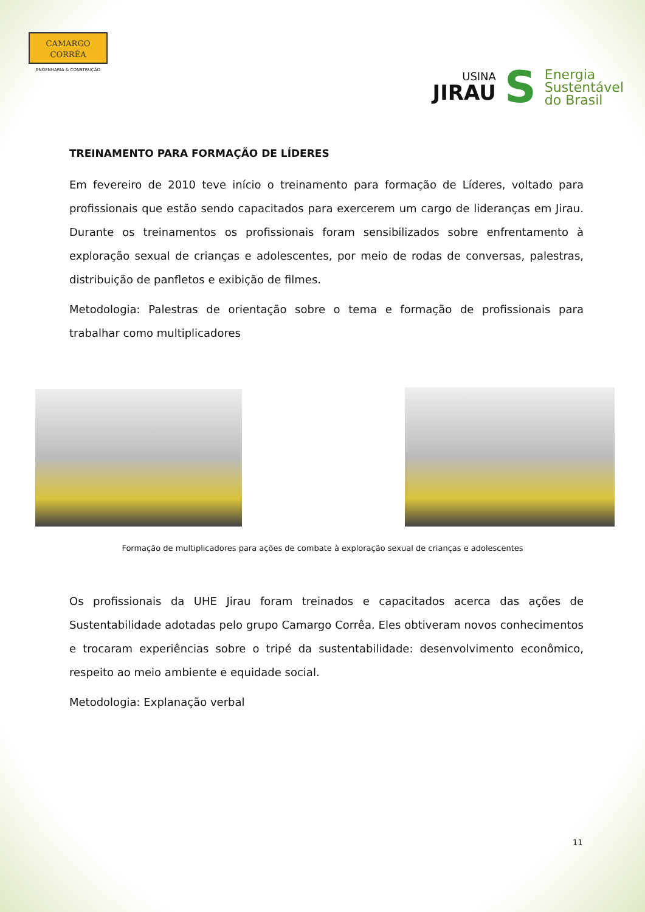CAMARGO
CORRÊA
ENGENHARIA & CONSTRUÇÃO
USINA
JIRAU
S
Energia
Sustentável
do Brasil
TREINAMENTO PARA FORMAÇÃO DE LÍDERES
Em fevereiro de 2010 teve início o treinamento para formação de Líderes, voltado para profissionais que estão sendo capacitados para exercerem um cargo de lideranças em Jirau. Durante os treinamentos os profissionais foram sensibilizados sobre enfrentamento à exploração sexual de crianças e adolescentes, por meio de rodas de conversas, palestras, distribuição de panfletos e exibição de filmes.
Metodologia: Palestras de orientação sobre o tema e formação de profissionais para trabalhar como multiplicadores
Formação de multiplicadores para ações de combate à exploração sexual de crianças e adolescentes
Os profissionais da UHE Jirau foram treinados e capacitados acerca das ações de Sustentabilidade adotadas pelo grupo Camargo Corrêa. Eles obtiveram novos conhecimentos e trocaram experiências sobre o tripé da sustentabilidade: desenvolvimento econômico, respeito ao meio ambiente e equidade social.
Metodologia: Explanação verbal
11